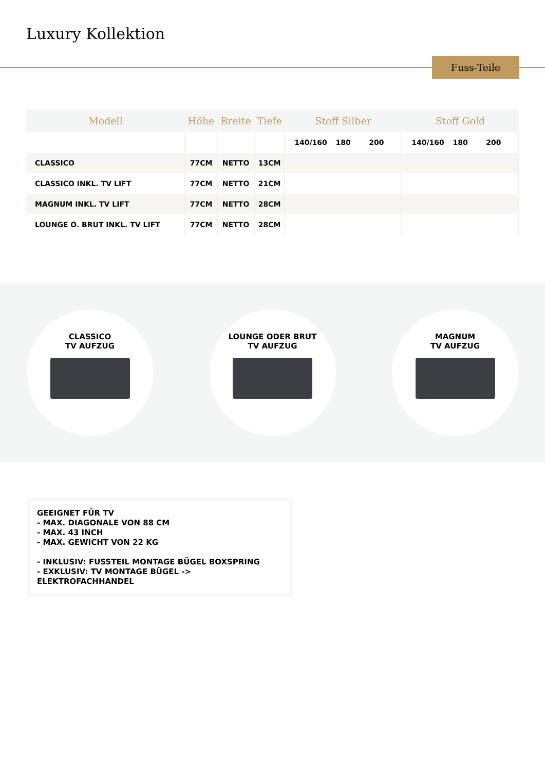Luxury Kollektion
Fuss-Teile
| Modell | Höhe | Breite | Tiefe | Stoff Silber | Stoff Gold |
| --- | --- | --- | --- | --- | --- |
| | | | | 140/160 180 200 | 140/160 180 200 |
| CLASSICO | 77CM | NETTO | 13CM | | |
| CLASSICO INKL. TV LIFT | 77CM | NETTO | 21CM | | |
| MAGNUM INKL. TV LIFT | 77CM | NETTO | 28CM | | |
| LOUNGE O. BRUT INKL. TV LIFT | 77CM | NETTO | 28CM | | |
CLASSICO
TV AUFZUG
LOUNGE ODER BRUT
TV AUFZUG
MAGNUM
TV AUFZUG
GEEIGNET FÜR TV
- MAX. DIAGONALE VON 88 CM
- MAX. 43 INCH
- MAX. GEWICHT VON 22 KG
- INKLUSIV: FUSSTEIL MONTAGE BÜGEL BOXSPRING
- EXKLUSIV: TV MONTAGE BÜGEL -> ELEKTROFACHHANDEL